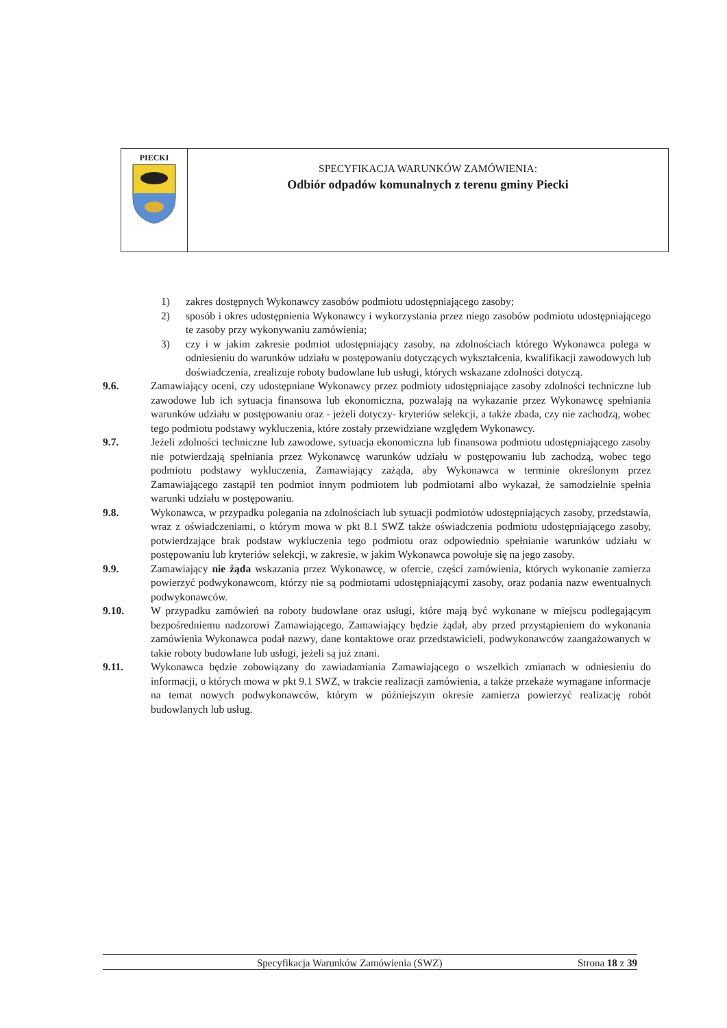PIECKI
SPECYFIKACJA WARUNKÓW ZAMÓWIENIA:
Odbiór odpadów komunalnych z terenu gminy Piecki
1) zakres dostępnych Wykonawcy zasobów podmiotu udostępniającego zasoby;
2) sposób i okres udostępnienia Wykonawcy i wykorzystania przez niego zasobów podmiotu udostępniającego te zasoby przy wykonywaniu zamówienia;
3) czy i w jakim zakresie podmiot udostępniający zasoby, na zdolnościach którego Wykonawca polega w odniesieniu do warunków udziału w postępowaniu dotyczących wykształcenia, kwalifikacji zawodowych lub doświadczenia, zrealizuje roboty budowlane lub usługi, których wskazane zdolności dotyczą.
9.6. Zamawiający oceni, czy udostępniane Wykonawcy przez podmioty udostępniające zasoby zdolności techniczne lub zawodowe lub ich sytuacja finansowa lub ekonomiczna, pozwalają na wykazanie przez Wykonawcę spełniania warunków udziału w postępowaniu oraz - jeżeli dotyczy- kryteriów selekcji, a także zbada, czy nie zachodzą, wobec tego podmiotu podstawy wykluczenia, które zostały przewidziane względem Wykonawcy.
9.7. Jeżeli zdolności techniczne lub zawodowe, sytuacja ekonomiczna lub finansowa podmiotu udostępniającego zasoby nie potwierdzają spełniania przez Wykonawcę warunków udziału w postępowaniu lub zachodzą, wobec tego podmiotu podstawy wykluczenia, Zamawiający zażąda, aby Wykonawca w terminie określonym przez Zamawiającego zastąpił ten podmiot innym podmiotem lub podmiotami albo wykazał, że samodzielnie spełnia warunki udziału w postępowaniu.
9.8. Wykonawca, w przypadku polegania na zdolnościach lub sytuacji podmiotów udostępniających zasoby, przedstawia, wraz z oświadczeniami, o którym mowa w pkt 8.1 SWZ także oświadczenia podmiotu udostępniającego zasoby, potwierdzające brak podstaw wykluczenia tego podmiotu oraz odpowiednio spełnianie warunków udziału w postępowaniu lub kryteriów selekcji, w zakresie, w jakim Wykonawca powołuje się na jego zasoby.
9.9. Zamawiający nie żąda wskazania przez Wykonawcę, w ofercie, części zamówienia, których wykonanie zamierza powierzyć podwykonawcom, którzy nie są podmiotami udostępniającymi zasoby, oraz podania nazw ewentualnych podwykonawców.
9.10. W przypadku zamówień na roboty budowlane oraz usługi, które mają być wykonane w miejscu podlegającym bezpośredniemu nadzorowi Zamawiającego, Zamawiający będzie żądał, aby przed przystąpieniem do wykonania zamówienia Wykonawca podał nazwy, dane kontaktowe oraz przedstawicieli, podwykonawców zaangażowanych w takie roboty budowlane lub usługi, jeżeli są już znani.
9.11. Wykonawca będzie zobowiązany do zawiadamiania Zamawiającego o wszelkich zmianach w odniesieniu do informacji, o których mowa w pkt 9.1 SWZ, w trakcie realizacji zamówienia, a także przekaże wymagane informacje na temat nowych podwykonawców, którym w późniejszym okresie zamierza powierzyć realizację robót budowlanych lub usług.
Specyfikacja Warunków Zamówienia (SWZ) Strona 18 z 39